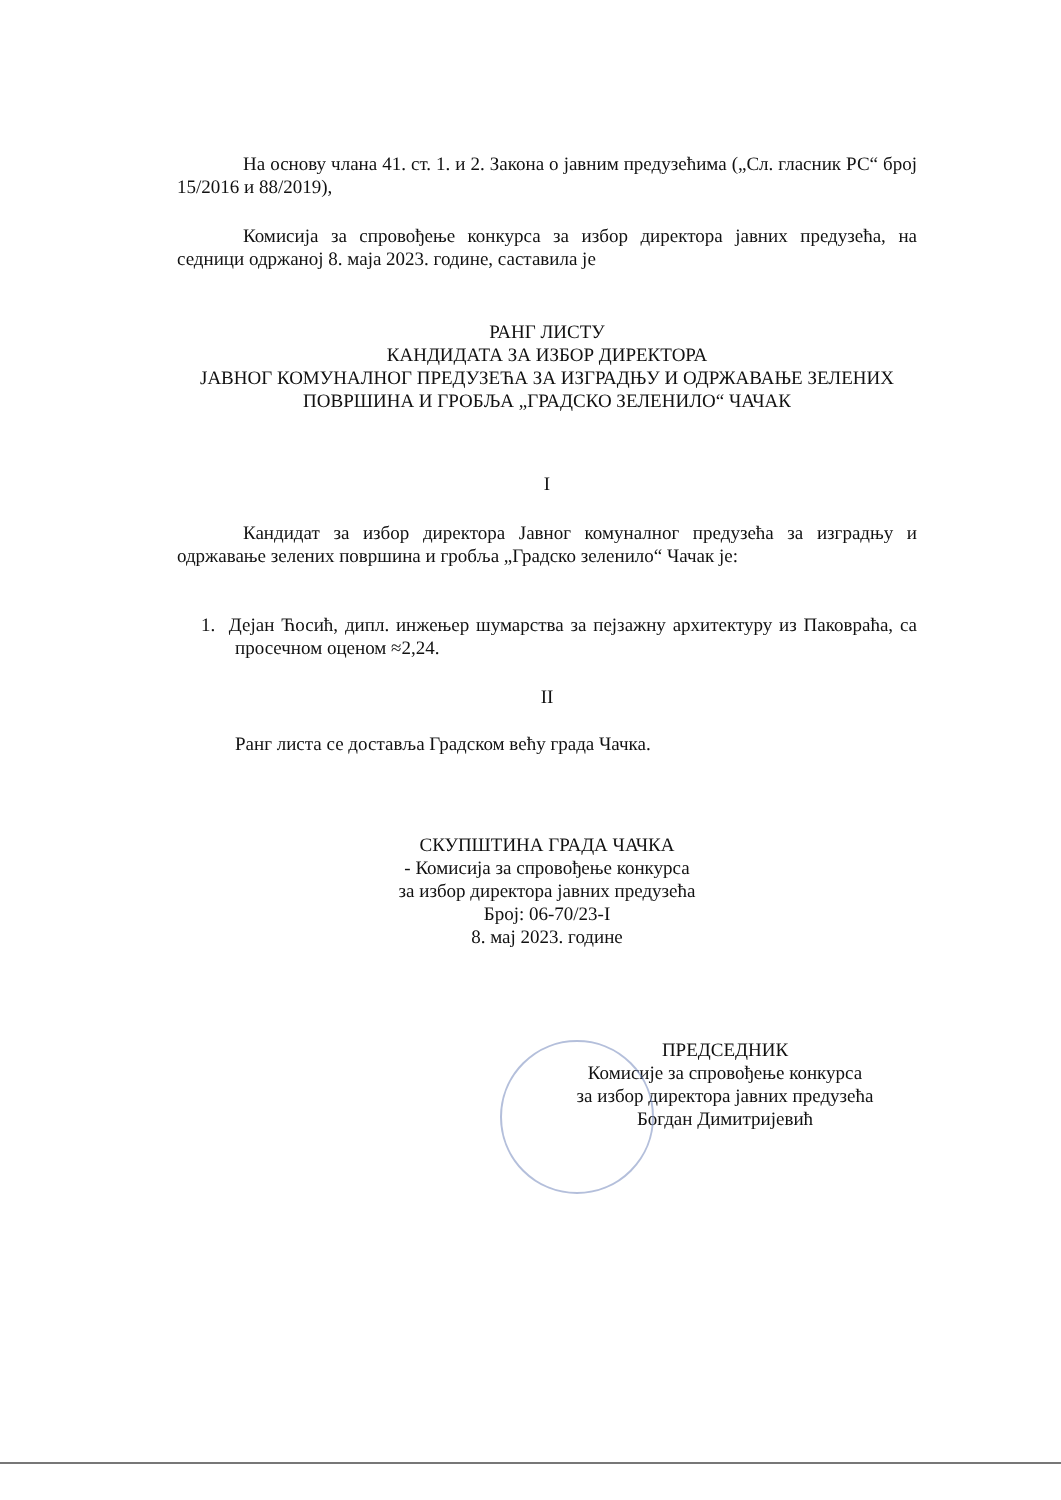На основу члана 41. ст. 1. и 2. Закона о јавним предузећима („Сл. гласник РС“ број 15/2016 и 88/2019),
Комисија за спровођење конкурса за избор директора јавних предузећа, на седници одржаној 8. маја 2023. године, саставила је
РАНГ ЛИСТУ
КАНДИДАТА ЗА ИЗБОР ДИРЕКТОРА
ЈАВНОГ КОМУНАЛНОГ ПРЕДУЗЕЋА ЗА ИЗГРАДЊУ И ОДРЖАВАЊЕ ЗЕЛЕНИХ ПОВРШИНА И ГРОБЉА „ГРАДСКО ЗЕЛЕНИЛО“ ЧАЧАК
I
Кандидат за избор директора Јавног комуналног предузећа за изградњу и одржавање зелених површина и гробља „Градско зеленило“ Чачак је:
1. Дејан Ћосић, дипл. инжењер шумарства за пејзажну архитектуру из Паковраћа, са просечном оценом ≈2,24.
II
Ранг листа се доставља Градском већу града Чачка.
СКУПШТИНА ГРАДА ЧАЧКА
- Комисија за спровођење конкурса
за избор директора јавних предузећа
Број: 06-70/23-I
8. мај 2023. године
ПРЕДСЕДНИК
Комисије за спровођење конкурса
за избор директора јавних предузећа
Богдан Димитријевић